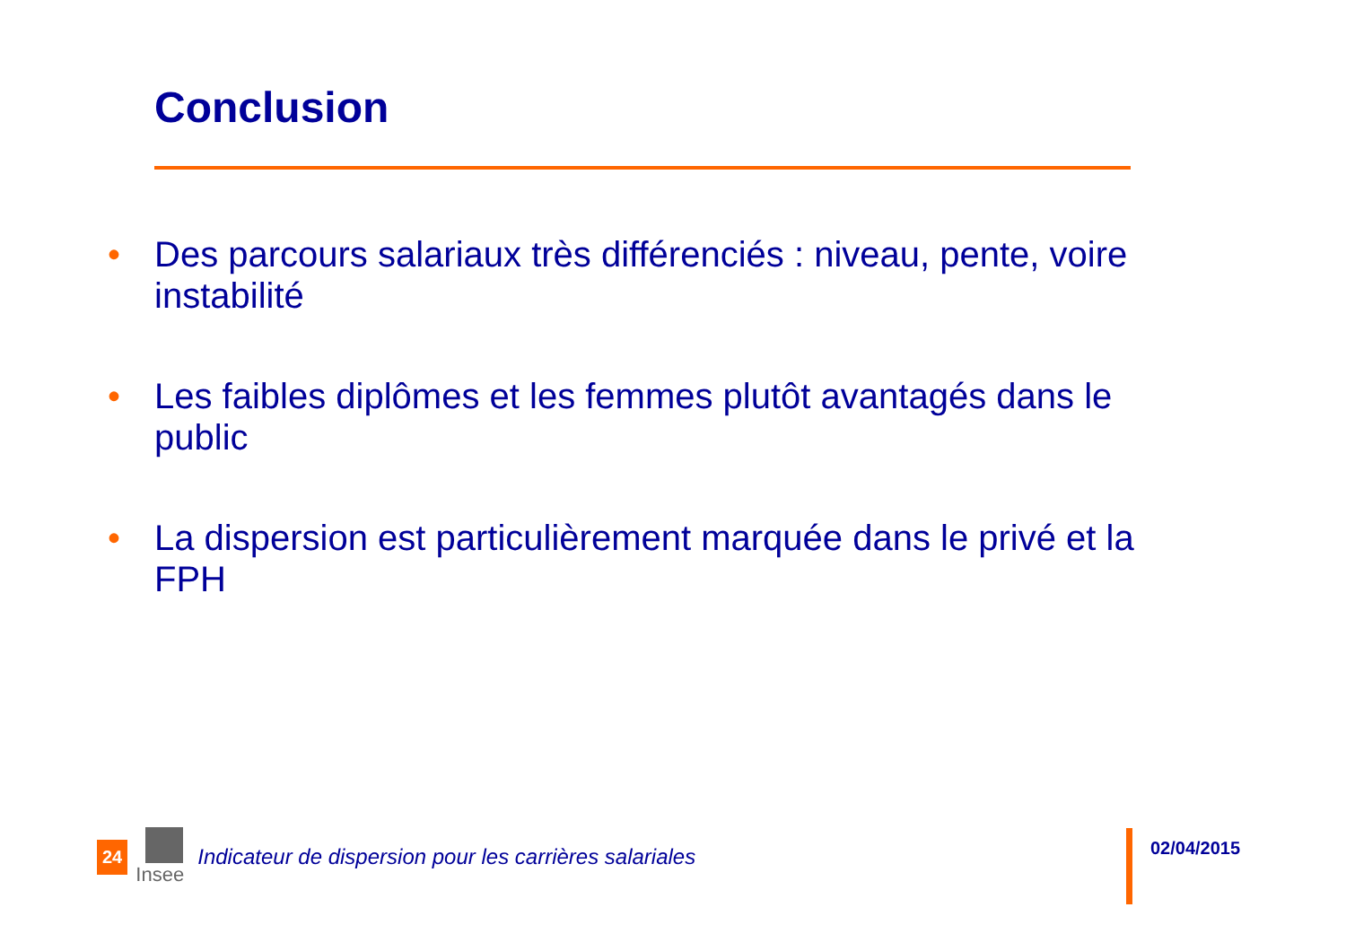Conclusion
• Des parcours salariaux très différenciés : niveau, pente, voire instabilité
• Les faibles diplômes et les femmes plutôt avantagés dans le public
• La dispersion est particulièrement marquée dans le privé et la FPH
24
Insee
Indicateur de dispersion pour les carrières salariales
02/04/2015